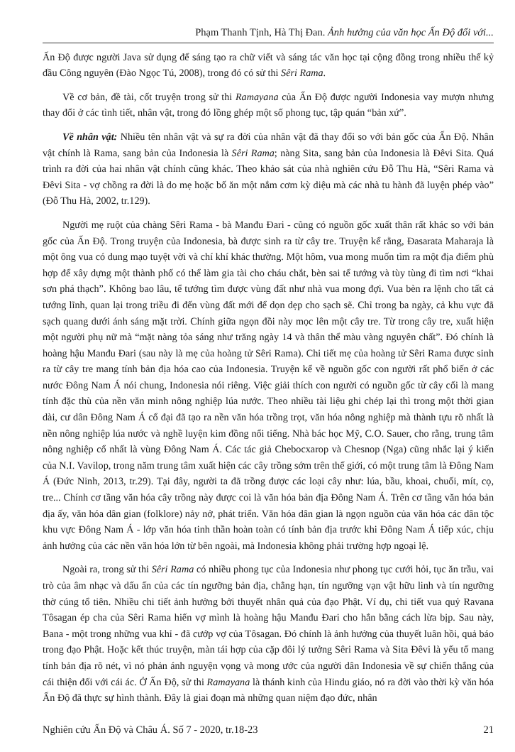Phạm Thanh Tịnh, Hà Thị Đan. Ảnh hưởng của văn học Ấn Độ đối với...
Ấn Độ được người Java sử dụng để sáng tạo ra chữ viết và sáng tác văn học tại cộng đồng trong nhiều thế kỷ đầu Công nguyên (Đào Ngọc Tú, 2008), trong đó có sử thi Sêri Rama.
Về cơ bản, đề tài, cốt truyện trong sử thi Ramayana của Ấn Độ được người Indonesia vay mượn nhưng thay đổi ở các tình tiết, nhân vật, trong đó lồng ghép một số phong tục, tập quán “bản xứ”.
Về nhân vật: Nhiều tên nhân vật và sự ra đời của nhân vật đã thay đổi so với bản gốc của Ấn Độ. Nhân vật chính là Rama, sang bản của Indonesia là Sêri Rama; nàng Sita, sang bản của Indonesia là Đêvi Sita. Quá trình ra đời của hai nhân vật chính cũng khác. Theo khảo sát của nhà nghiên cứu Đỗ Thu Hà, “Sêri Rama và Đêvi Sita - vợ chồng ra đời là do mẹ hoặc bố ăn một nắm cơm kỳ diệu mà các nhà tu hành đã luyện phép vào” (Đỗ Thu Hà, 2002, tr.129).
Người mẹ ruột của chàng Sêri Rama - bà Manđu Đari - cũng có nguồn gốc xuất thân rất khác so với bản gốc của Ấn Độ. Trong truyện của Indonesia, bà được sinh ra từ cây tre. Truyện kể rằng, Đasarata Maharaja là một ông vua có dung mạo tuyệt vời và chí khí khác thường. Một hôm, vua mong muốn tìm ra một địa điểm phù hợp để xây dựng một thành phố có thể làm gia tài cho cháu chắt, bèn sai tể tướng và tùy tùng đi tìm nơi “khai sơn phá thạch”. Không bao lâu, tể tướng tìm được vùng đất như nhà vua mong đợi. Vua bèn ra lệnh cho tất cả tướng lĩnh, quan lại trong triều đi đến vùng đất mới để dọn dẹp cho sạch sẽ. Chỉ trong ba ngày, cả khu vực đã sạch quang dưới ánh sáng mặt trời. Chính giữa ngọn đồi này mọc lên một cây tre. Từ trong cây tre, xuất hiện một người phụ nữ mà “mặt nàng tỏa sáng như trăng ngày 14 và thân thể màu vàng nguyên chất”. Đó chính là hoàng hậu Manđu Đari (sau này là mẹ của hoàng tử Sêri Rama). Chi tiết mẹ của hoàng tử Sêri Rama được sinh ra từ cây tre mang tính bản địa hóa cao của Indonesia. Truyện kể về nguồn gốc con người rất phổ biến ở các nước Đông Nam Á nói chung, Indonesia nói riêng. Việc giải thích con người có nguồn gốc từ cây cối là mang tính đặc thù của nền văn minh nông nghiệp lúa nước. Theo nhiều tài liệu ghi chép lại thì trong một thời gian dài, cư dân Đông Nam Á cổ đại đã tạo ra nền văn hóa trồng trọt, văn hóa nông nghiệp mà thành tựu rõ nhất là nền nông nghiệp lúa nước và nghề luyện kim đồng nổi tiếng. Nhà bác học Mỹ, C.O. Sauer, cho rằng, trung tâm nông nghiệp cổ nhất là vùng Đông Nam Á. Các tác giả Chebocxarop và Chesnop (Nga) cũng nhắc lại ý kiến của N.I. Vavilop, trong năm trung tâm xuất hiện các cây trồng sớm trên thế giới, có một trung tâm là Đông Nam Á (Đức Ninh, 2013, tr.29). Tại đây, người ta đã trồng được các loại cây như: lúa, bầu, khoai, chuối, mít, cọ, tre... Chính cơ tầng văn hóa cây trồng này được coi là văn hóa bản địa Đông Nam Á. Trên cơ tầng văn hóa bản địa ấy, văn hóa dân gian (folklore) nảy nở, phát triển. Văn hóa dân gian là ngọn nguồn của văn hóa các dân tộc khu vực Đông Nam Á - lớp văn hóa tinh thần hoàn toàn có tính bản địa trước khi Đông Nam Á tiếp xúc, chịu ảnh hưởng của các nền văn hóa lớn từ bên ngoài, mà Indonesia không phải trường hợp ngoại lệ.
Ngoài ra, trong sử thi Sêri Rama có nhiều phong tục của Indonesia như phong tục cưới hỏi, tục ăn trầu, vai trò của âm nhạc và dấu ấn của các tín ngưỡng bản địa, chẳng hạn, tín ngưỡng vạn vật hữu linh và tín ngưỡng thờ cúng tổ tiên. Nhiều chi tiết ảnh hưởng bởi thuyết nhân quả của đạo Phật. Ví dụ, chi tiết vua quỷ Ravana Tôsagan ép cha của Sêri Rama hiến vợ mình là hoàng hậu Manđu Đari cho hắn bằng cách lừa bịp. Sau này, Bana - một trong những vua khỉ - đã cướp vợ của Tôsagan. Đó chính là ảnh hưởng của thuyết luân hồi, quả báo trong đạo Phật. Hoặc kết thúc truyện, màn tái hợp của cặp đôi lý tưởng Sêri Rama và Sita Đêvi là yếu tố mang tính bản địa rõ nét, vì nó phản ánh nguyện vọng và mong ước của người dân Indonesia về sự chiến thắng của cái thiện đối với cái ác. Ở Ấn Độ, sử thi Ramayana là thánh kinh của Hindu giáo, nó ra đời vào thời kỳ văn hóa Ấn Độ đã thực sự hình thành. Đây là giai đoạn mà những quan niệm đạo đức, nhân
Nghiên cứu Ấn Độ và Châu Á. Số 7 - 2020, tr.18-23 21